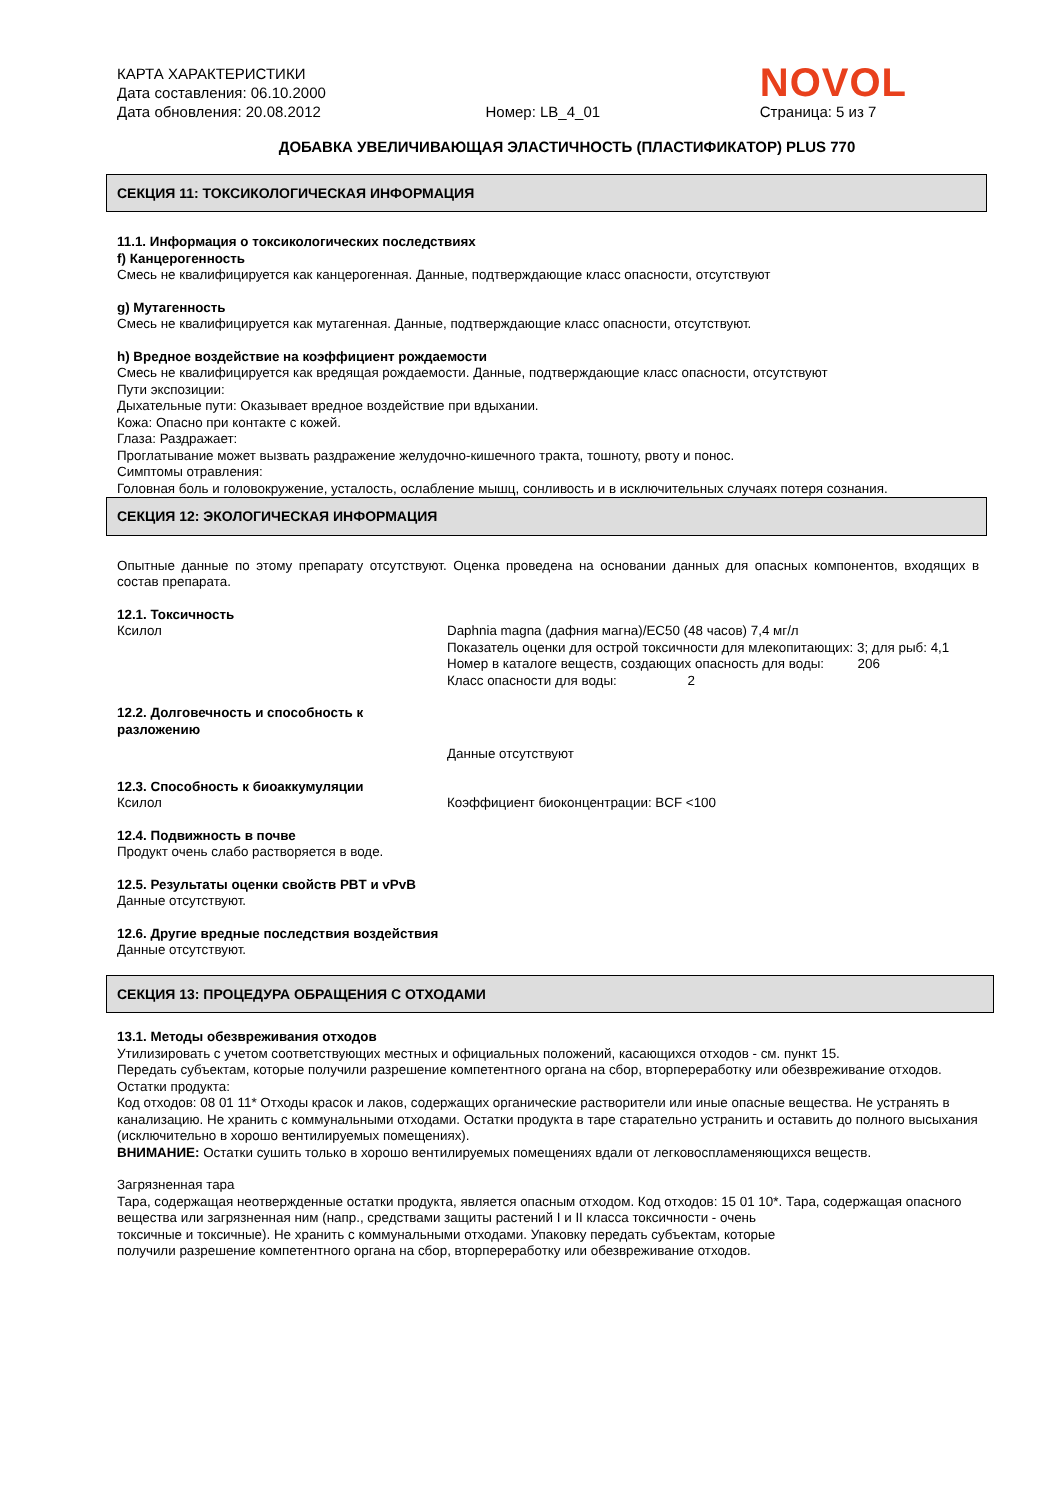КАРТА ХАРАКТЕРИСТИКИ
Дата составления: 06.10.2000
Дата обновления: 20.08.2012
Номер: LB_4_01
NOVOL
Страница: 5 из 7
ДОБАВКА УВЕЛИЧИВАЮЩАЯ ЭЛАСТИЧНОСТЬ (ПЛАСТИФИКАТОР) PLUS 770
СЕКЦИЯ 11: ТОКСИКОЛОГИЧЕСКАЯ ИНФОРМАЦИЯ
11.1. Информация о токсикологических последствиях
f) Канцерогенность
Смесь не квалифицируется как канцерогенная. Данные, подтверждающие класс опасности, отсутствуют
g) Мутагенность
Смесь не квалифицируется как мутагенная. Данные, подтверждающие класс опасности, отсутствуют.
h) Вредное воздействие на коэффициент рождаемости
Смесь не квалифицируется как вредящая рождаемости. Данные, подтверждающие класс опасности, отсутствуют
Пути экспозиции:
Дыхательные пути: Оказывает вредное воздействие при вдыхании.
Кожа: Опасно при контакте с кожей.
Глаза: Раздражает:
Проглатывание может вызвать раздражение желудочно-кишечного тракта, тошноту, рвоту и понос.
Симптомы отравления:
Головная боль и головокружение, усталость, ослабление мышц, сонливость и в исключительных случаях потеря сознания.
СЕКЦИЯ 12: ЭКОЛОГИЧЕСКАЯ ИНФОРМАЦИЯ
Опытные данные по этому препарату отсутствуют. Оценка проведена на основании данных для опасных компонентов, входящих в состав препарата.
12.1. Токсичность
Ксилол Daphnia magna (дафния магна)/EC50 (48 часов) 7,4 мг/л
Показатель оценки для острой токсичности для млекопитающих: 3; для рыб: 4,1
Номер в каталоге веществ, создающих опасность для воды: 206
Класс опасности для воды: 2
12.2. Долговечность и способность к разложению
Данные отсутствуют
12.3. Способность к биоаккумуляции
Ксилол Коэффициент биоконцентрации: BCF <100
12.4. Подвижность в почве
Продукт очень слабо растворяется в воде.
12.5. Результаты оценки свойств PBT и vPvB
Данные отсутствуют.
12.6. Другие вредные последствия воздействия
Данные отсутствуют.
СЕКЦИЯ 13: ПРОЦЕДУРА ОБРАЩЕНИЯ С ОТХОДАМИ
13.1. Методы обезвреживания отходов
Утилизировать с учетом соответствующих местных и официальных положений, касающихся отходов - см. пункт 15.
Передать субъектам, которые получили разрешение компетентного органа на сбор, вторпереработку или обезвреживание отходов.
Остатки продукта:
Код отходов: 08 01 11* Отходы красок и лаков, содержащих органические растворители или иные опасные вещества. Не устранять в канализацию. Не хранить с коммунальными отходами. Остатки продукта в таре старательно устранить и оставить до полного высыхания (исключительно в хорошо вентилируемых помещениях).
ВНИМАНИЕ: Остатки сушить только в хорошо вентилируемых помещениях вдали от легковоспламеняющихся веществ.
Загрязненная тара
Тара, содержащая неотвержденные остатки продукта, является опасным отходом. Код отходов: 15 01 10*. Тара, содержащая опасного вещества или загрязненная ним (напр., средствами защиты растений I и II класса токсичности - очень
токсичные и токсичные). Не хранить с коммунальными отходами. Упаковку передать субъектам, которые
получили разрешение компетентного органа на сбор, вторпереработку или обезвреживание отходов.